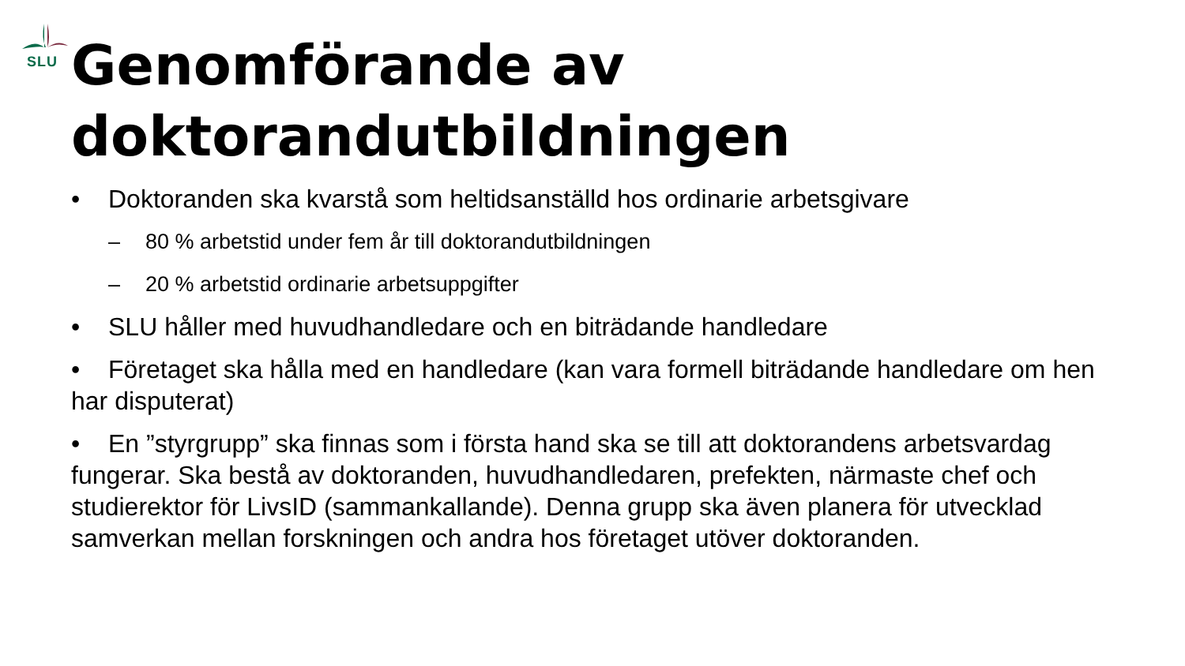SLU
Genomförande av doktorandutbildningen
• Doktoranden ska kvarstå som heltidsanställd hos ordinarie arbetsgivare
– 80 % arbetstid under fem år till doktorandutbildningen
– 20 % arbetstid ordinarie arbetsuppgifter
• SLU håller med huvudhandledare och en biträdande handledare
• Företaget ska hålla med en handledare (kan vara formell biträdande handledare om hen har disputerat)
• En ”styrgrupp” ska finnas som i första hand ska se till att doktorandens arbetsvardag fungerar. Ska bestå av doktoranden, huvudhandledaren, prefekten, närmaste chef och studierektor för LivsID (sammankallande). Denna grupp ska även planera för utvecklad samverkan mellan forskningen och andra hos företaget utöver doktoranden.